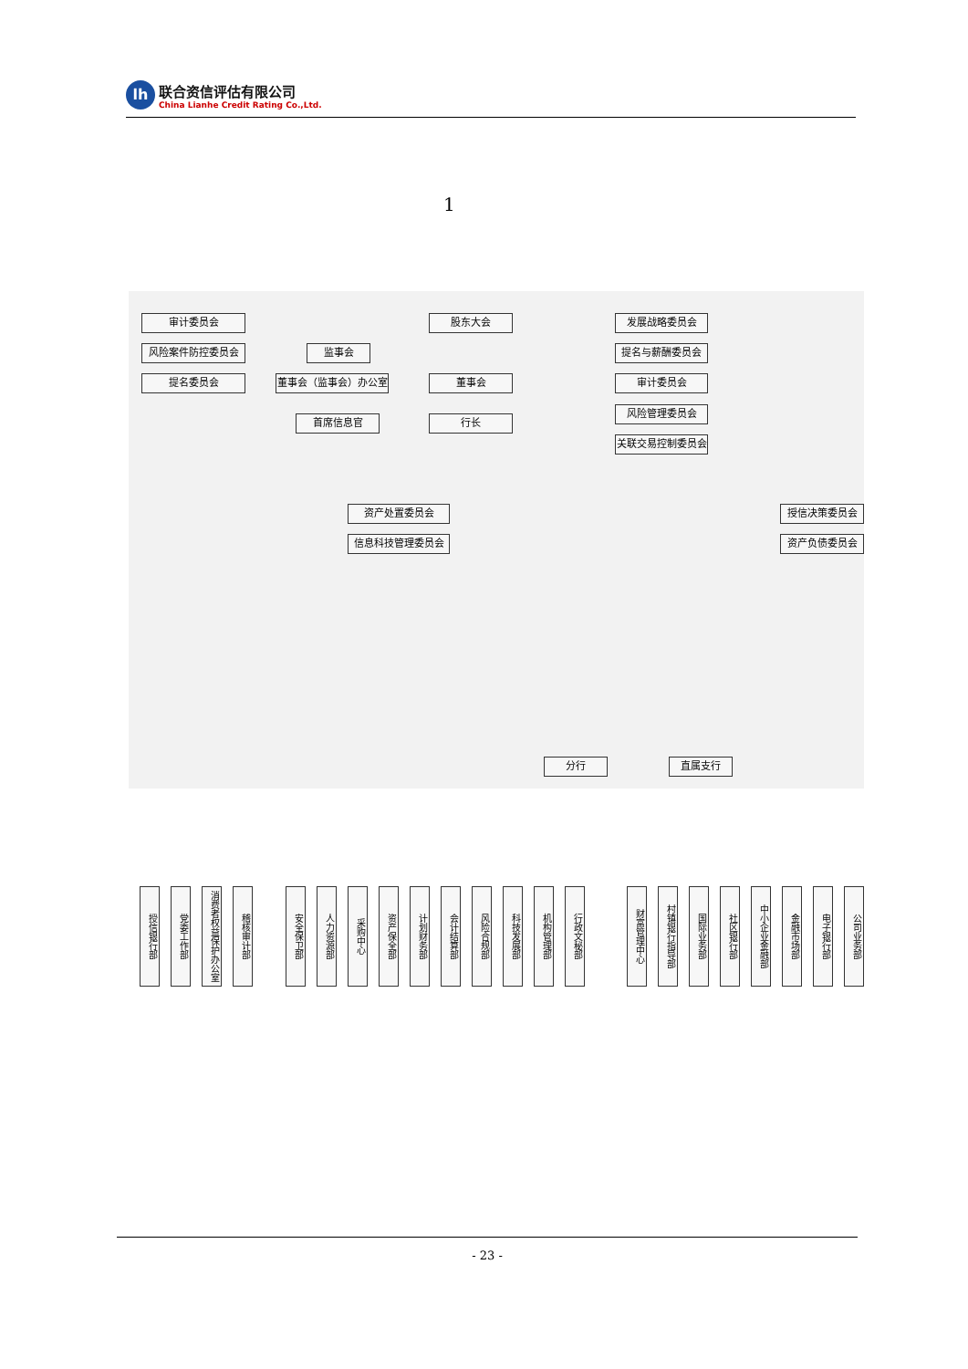lh
联合资信评估有限公司
China Lianhe Credit Rating Co.,Ltd.
1
审计委员会
风险案件防控委员会
提名委员会
监事会
董事会（监事会）办公室
首席信息官
股东大会
董事会
行长
发展战略委员会
提名与薪酬委员会
审计委员会
风险管理委员会
关联交易控制委员会
资产处置委员会
信息科技管理委员会
授信决策委员会
资产负债委员会
授信银行部
党委工作部
消费者权益保护办公室
稽核审计部
安全保卫部
人力资源部
采购中心
资产保全部
计划财务部
会计结算部
风险合规部
科技发展部
机构管理部
行政文秘部
财富管理中心
村镇银行指导部
国际业务部
社区银行部
中小企业金融部
金融市场部
电子银行部
公司业务部
分行 直属支行
- 23 -